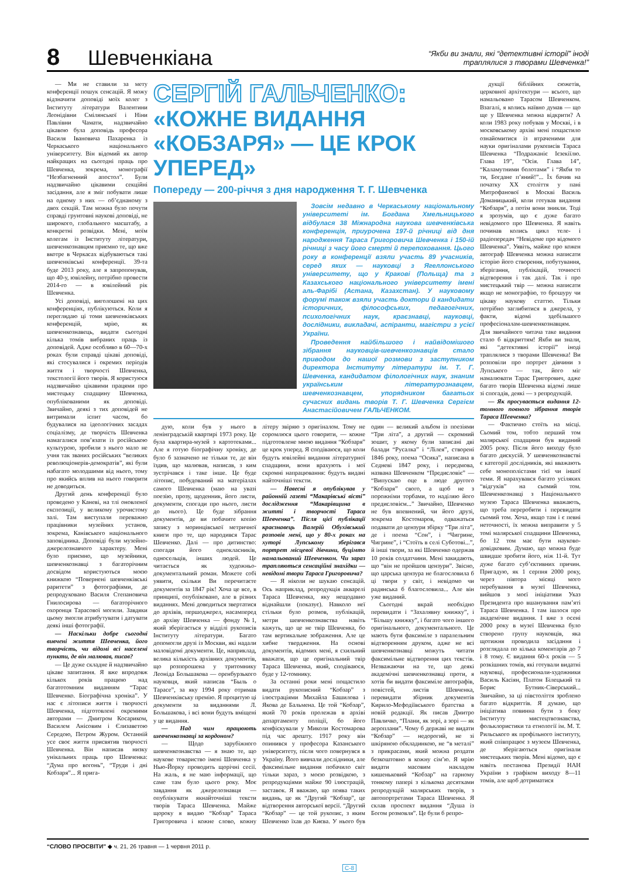8
Шевченкіана
“Якби ви знали, які “детективні історії” іноді траплялися з творами Шевченка!”
— Ми не ставили за мету конференції пошук сенсацій. Я можу відзначити доповіді моїх колег з Інституту літератури Валентини Леонідівни Смілянської і Ніни Павлівни Чамати, надзвичайно цікавою була доповідь професора Василя Івановича Пахаренка із Черкаського національного університету. Він відомий як автор найкращих на сьогодні праць про Шевченка, зокрема, монографії “Незбагненний апостол”. Були надзвичайно цікавими секційні засідання, але я зміг побувати лише на одному з них — об’єднаному з двох секцій. Там можна було почути справді грунтовні наукові доповіді, не широкого, глобального масштабу, а конкретні розвідки. Мені, моїм колегам із Інституту літератури, шевченкознавцям приємно те, що вже вкотре в Черкасах відбуваються такі шевченківські конференції. 39-та буде 2013 року, але я запропонував, що 40-у, ювілейну, потрібно провести 2014-го — в ювілейний рік Шевченка.
Усі доповіді, виголошені на цих конференціях, публікуються. Коли я переглядаю ці томи шевченківських конференцій, мрію, як шевченкознавець, видати сьогодні кілька томів вибраних праць із доповідей. Адже особливо в 60—70-х роках були справді цікаві доповіді, які стосувалися і окремих періодів життя і творчості Шевченка, текстології його творів. Я користуюся надзвичайно цікавими працями про мистецьку спадщину Шевченка, опублікованими як доповіді. Звичайно, деякі з тих доповідей не витримали іспит часом, бо будувалися на ідеологічних засадах соціалізму, де творчість Шевченка намагалися пов’язати із російською культурою, зробили з нього мало не учня так званих російських “великих революціонерів-демократів”, які були набагато молодшими від нього, тому про якийсь вплив на нього говорити не доводиться.
Другий день конференції було проведено у Каневі, на тлі оновленої експозиції, у великому урочистому залі. Там виступали переважно працівники музейних установ, зокрема, Канівського національного заповідника. Доповіді були музейно-джерелознавчого характеру. Мені було приємно, що музейники, шевченкознавці з багаторічним досвідом користуються моєю книжкою “Повернені шевченківські раритети” з фотографіями, де репродуковано Василя Степановича Гнилосирова — багаторічного охоронця Тарасової могили. Завдяки цьому змогли атрибутувати і датувати деякі інші фотографії.
— Наскільки добре сьогодні вивчені життя Шевченка, його творчість, чи відомі всі населені пункти, де він малював, писав?
— Це дуже складне й надзвичайно цікаве запитання. Я вже впродовж кількох років працюю над багатотомним виданням “Тарас Шевченко. Біографічна хроніка”. У нас є літописи життя і творчості Шевченка, підготовлені окремими авторами — Дмитром Косариком, Василем Анісовим і Єлизаветою Середою, Петром Журом. Останній усе своє життя присвятив творчості Шевченка. Він написав низку унікальних праць про Шевченка: “Дума про вогонь”, “Труди і дні Кобзаря”... Я прига-
СЕРГІЙ ГАЛЬЧЕНКО:
«КОЖНЕ ВИДАННЯ «КОБЗАРЯ» — ЦЕ КРОК УПЕРЕД»
Попереду — 200-річчя з дня народження Т. Г. Шевченка
Зовсім недавно в Черкаському національному університеті ім. Богдана Хмельницького відбулася 38 Міжнародна наукова шевченківська конференція, приурочена 197-й річниці від дня народження Тараса Григоровича Шевченка і 150-ій річниці з часу його смерті й перепоховання. Цього року в конференції взяли участь 89 учасників, серед яких — науковці з Ягеллонського університету, що у Кракові (Польща) та з Казахського національного університету імені аль-Фарібі (Астана, Казахстан). У науковому форумі також взяли участь доктори й кандидати історичних, філософських, педагогічних, психологічних наук, краєзнавці, науковці, дослідники, викладачі, аспіранти, магістри з усієї України.
Проведення найбільшого і найвідомішого зібрання науковців-шевченкознавців стало приводом до нашої розмови з заступником директора Інституту літератури ім. Т. Г. Шевченка, кандидатом філологічних наук, знаним українським літературознавцем, шевченкознавцем, упорядником багатьох сучасних видань творів Т. Г. Шевченка Сергієм Анастасійовичем ГАЛЬЧЕНКОМ.
дую, коли був у нього в ленінградській квартирі 1973 року. Це була квартира-музей з картотеками... Але я готую біографічну хроніку, де було б зазначено не тільки те, де він їздив, що малював, написав, з ким зустрічався і таке інше. Це буде літопис, побудований на матеріалах самого Шевченка (маю на увазі поезію, прозу, щоденник, його листи, документи, спогади про нього, листи до нього). Це буде зібрання документів, де ви побачите копію запису з моринцівської метричної книги про те, що народився Тарас Шевченко. Далі — про дитинство: спогади його однокласників, односельців, інших людей. Це читається як художньо-документальний роман. Можете собі уявити, скільки Ви перечитаєте документів за 1847 рік! Хоча це все, в принципі, опубліковано, але в різних виданнях. Мені доводиться звертатися до архівів, першоджерел, насамперед до архіву Шевченка — фонду №1, який зберігається у відділі рукописів Інституту літератури. Багато допомогли друзі із Москви, які надали маловідомі документи. Це, наприклад, велика кількість архівних документів, що розпорошена у тритомнику Леоніда Большакова — оренбурзького науковця, який написав “Быль о Тарасе”, за яку 1994 року отримав Шевченківську премію. Я процитую ці документи за виданнями Л. Большакова, і всі вони будуть вміщені у це видання.
— Над чим працюють шевченкознавці за кордоном?
— Щодо зарубіжного шевченкознавства — я знаю те, що наукове товариство імені Шевченка у Нью-Йорку проводить щорічні сесії. На жаль, я не маю інформації, що саме там було цього року. Моє завдання як джерелознавця — опублікувати якнайточніші тексти творів Тараса Шевченка. Майже щороку я видаю “Кобзар” Тараса Григоровича і кожне слово, кожну літеру звіряю з оригіналом. Тому не соромлюся цього говорити, — кожне підготовлене мною видання “Кобзаря” це крок уперед. Я сподіваюся, що коли будуть ювілейні видання літературної спадщини, вони врахують і мої скромні напрацювання: будуть видані найточніші тексти.
— Навесні я опублікував у районній газеті “Макарівські вісті” дослідження “Макарівщина в житті і творчості Тараса Шевченка”. Після цієї публікації краєзнавець Валерій Обухівський розповів мені, що у 80-х роках на хуторі Лупському зберігався портрет місцевої дівчини, буцімто намальований Шевченком. Чи зараз трапляються сенсаційні знахідки — невідомі твори Тараса Григоровича?
— Я ніколи не шукаю сенсацій. Ось наприклад, репродукція акварелі Тараса Шевченка, яку нещодавно віднайшли (показує). Навколо неї стільки було розмов, публікацій, метри шевченкознавства навіть кажуть, що це не твір Шевченка, бо там вертикальне зображення. Але це хибне твердження. На основі документів, відомих мені, я схильний вважати, що це оригінальний твір Тараса Шевченка, який, сподіваюся, буде у 12-томнику.
За останні роки мені пощастило видати рукописний “Кобзар” з ілюстраціями Михайла Башилова і Якова де Бальмена. Це той “Кобзар”, який 70 років пролежав в архіві департаменту поліції, бо його конфіскували у Миколи Костомарова під час арешту. 1917 року він опинився у професора Казанського університету, після чого повернувся в Україну. Його вивчали дослідники, але факсимільне видання побачило світ тільки зараз, з моєю розвідкою, з репродукціями майже 90 ілюстрацій, заставок. Я вважаю, що поява таких видань, це як “Другий “Кобзар”, це відтворення авторської версії. “Другий “Кобзар” — це той рукопис, з яким Шевченко їхав до Києва. У нього був один — великий альбом із поезіями “Три літа”, а другий — скромний зошит, у якому були записані дві балади “Русалка” і “Лілея”, створені 1846 року, поема “Осика”, написана в Седневі 1847 року, і передмова, названа Шевченком “Предисловіє” — “Випускаю оце в люде другого “Кобзаря” свого, а щоб не з порожніми торбами, то наділяю його предисловієм...” Звичайно, Шевченко не був впевнений, чи його друзі, зокрема Костомаров, одважаться подавати до цензури збірку “Три літа”, де і поема “Сон”, і “Чигрине, Чигрине”, і “Стоїть в селі Суботові...”, й інші твори, за які Шевченко одержав 10 років солдатчини. Мені закидають, що “він не пройшов цензури”. Звісно, що царська цензура не благословила б ці твори у світ, і невідомо чи радянська б благословила... Але він уже виданий.
Сьогодні вкрай необхідно перевидати і “Захалявну книжку”, і “Більшу книжку”, і багато чого іншого оригінального, документального. Це мають бути факсиміле з паралельним відтворенням друком, адже не всі шевченкознавці можуть читати факсимільне відтворення цих текстів. Незважаючи на те, що деякі академічні шевченкознавці проти, я хотів би видати факсиміле автографів, повістей, листів Шевченка, перевидати збірник документів Кирило-Мефодіївського братства в новій редакції. Як писав Дмитро Павличко, “Плани, як зорі, а зорі — як аероплани”. Чому б державі не видати “Кобзар” — недорогий, не зі шкіряною обкладинкою, не “в металі” з прикрасами, який можна роздати безкоштовно в кожну сім’ю. Я мрію видати масовим накладом кишеньковий “Кобзар” на гарному тонкому папері з кількома десятками репродукцій малярських творів, з автопортретами Тараса Шевченка. Я склав проспект видання “Душа із Богом розмовля”. Це були б репро-
дукції біблійних сюжетів, церковної архітектури — всього, що намальовано Тарасом Шевченком. Взагалі, я колись наївно думав — що ще у Шевченка можна відкрити? А коли 1983 року побував у Москві, і в московському архіві мені пощастило ознайомитися із втраченими для науки оригіналами рукописів Тараса Шевченка “Подражаніє Ієзекіїлю. Глава 19”, “Осія. Глава 14”, “Каламутними болотами” і “Якби то ти, Богдане п’яний!”... Їх бачив на початку XX століття у пані Митрофанової в Москві Василь Доманицький, коли готував видання “Кобзаря”, а потім вони зникли. Тоді я зрозумів, що є дуже багато невідомого про Шевченка. Я навіть починав колись цикл теле- і радіопередач “Невідоме про відомого Шевченка”. Уявіть, майже про кожен автограф Шевченка можна написати історію його створення, побутування, зберігання, публікацій, точності відтворення і так далі. Так і про мистецький твір — можна написати якщо не монографію, то брошуру чи цікаву наукову статтю. Тільки потрібно заглибитися в джерела, у факти, відомі здебільшого професіоналам-шевченкознавцям. Для звичайного читача таке видання стало б відкриттям! Якби ви знали, які “детективні історії” іноді траплялися з творами Шевченка! Ви розповіли про портрет дівчини з Лупського — так, його міг намалювати Тарас Григорович, адже багато творів Шевченка відомі лише зі спогадів, деякі — з репродукцій.
— Як просувається видання 12-томного повного зібрання творів Тараса Шевченка?
— Фактично стоїть на місці. Сьомий том, тобто перший том малярської спадщини був виданий 2005 року. Після його виходу було багато дискусій. У шевченкознавстві є категорії дослідників, які вважають себе монополістами тієї чи іншої теми. Я нарахувався багато усіляких “відгуків” на сьомий том. Шевченкознавці з Національного музею Тараса Шевченка вважають, що треба переробити і перевидати сьомий том. Хоча, якщо там і є певні неточності, їх можна виправити у 5 томі малярської спадщини Шевченка, бо 12 том має бути науково-довідковим. Думаю, що можна буде швидше зробити його, ніж 11-й. Тут дуже багато суб’єктивних причин. Пригадую, як 1 серпня 2000 року, через півтора місяці мого перебування в музеї Шевченка, вийшов з моєї ініціативи Указ Президента про вшанування пам’яті Тараса Шевченка. І там ішлося про академічне видання. І вже з осені 2000 року в музеї Шевченка було створено групу науковців, яка щотижня проводила засідання і розглядала по кілька коментарів до 7 і 8 тому. Є видання 60-х років — 5 розкішних томів, які готували видатні науковці, професионали-художники Василь Касіян, Платон Білецький та Борис Бутник-Сіверський... Звичайно, за ці півстоліття зроблено багато відкриттів. Я думаю, що ініціатива повинна бути з боку Інституту мистецтвознавства, фольклористики та етнології ім. М. Т. Рильського як профільного інституту, який співпрацює з музеєм Шевченка, де зберігаються оригінали мистецьких творів. Мені відомо, що є навіть постанова Президії НАН України з графіком виходу 8—11 томів, але щоб дотриматися
“СЛОВО ПРОСВІТИ” ◆ ч. 21, 26 травня — 1 червня 2011 р.
С-8